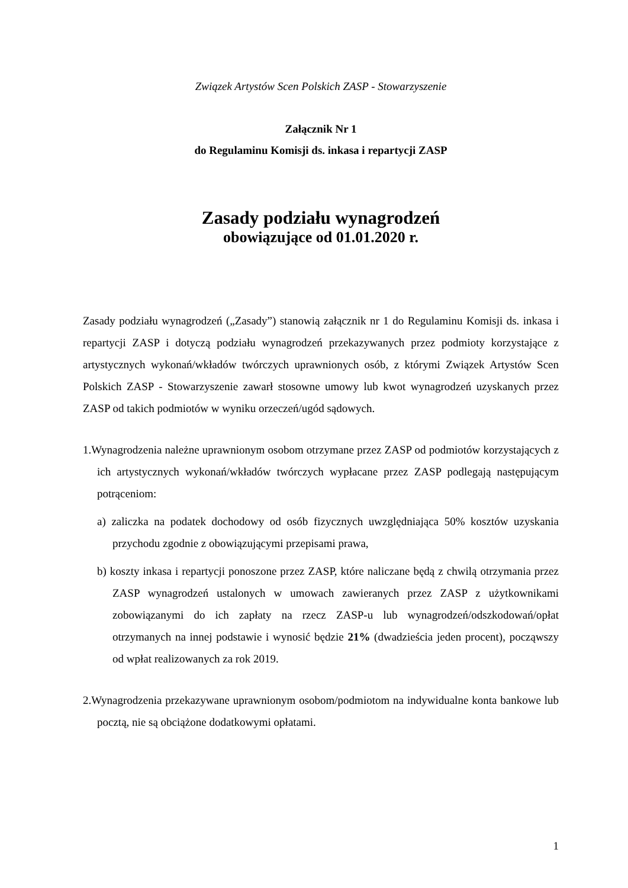Związek Artystów Scen Polskich ZASP - Stowarzyszenie
Załącznik Nr 1
do Regulaminu Komisji ds. inkasa i repartycji ZASP
Zasady podziału wynagrodzeń
obowiązujące od 01.01.2020 r.
Zasady podziału wynagrodzeń („Zasady”) stanowią załącznik nr 1 do Regulaminu Komisji ds. inkasa i repartycji ZASP i dotyczą podziału wynagrodzeń przekazywanych przez podmioty korzystające z artystycznych wykonań/wkładów twórczych uprawnionych osób, z którymi Związek Artystów Scen Polskich ZASP - Stowarzyszenie zawarł stosowne umowy lub kwot wynagrodzeń uzyskanych przez ZASP od takich podmiotów w wyniku orzeczeń/ugód sądowych.
1.Wynagrodzenia należne uprawnionym osobom otrzymane przez ZASP od podmiotów korzystających z ich artystycznych wykonań/wkładów twórczych wypłacane przez ZASP podlegają następującym potrąceniom:
a) zaliczka na podatek dochodowy od osób fizycznych uwzględniająca 50% kosztów uzyskania przychodu zgodnie z obowiązującymi przepisami prawa,
b) koszty inkasa i repartycji ponoszone przez ZASP, które naliczane będą z chwilą otrzymania przez ZASP wynagrodzeń ustalonych w umowach zawieranych przez ZASP z użytkownikami zobowiązanymi do ich zapłaty na rzecz ZASP-u lub wynagrodzeń/odszkodowań/opłat otrzymanych na innej podstawie i wynosić będzie 21% (dwadzieścia jeden procent), począwszy od wpłat realizowanych za rok 2019.
2.Wynagrodzenia przekazywane uprawnionym osobom/podmiotom na indywidualne konta bankowe lub pocztą, nie są obciążone dodatkowymi opłatami.
1